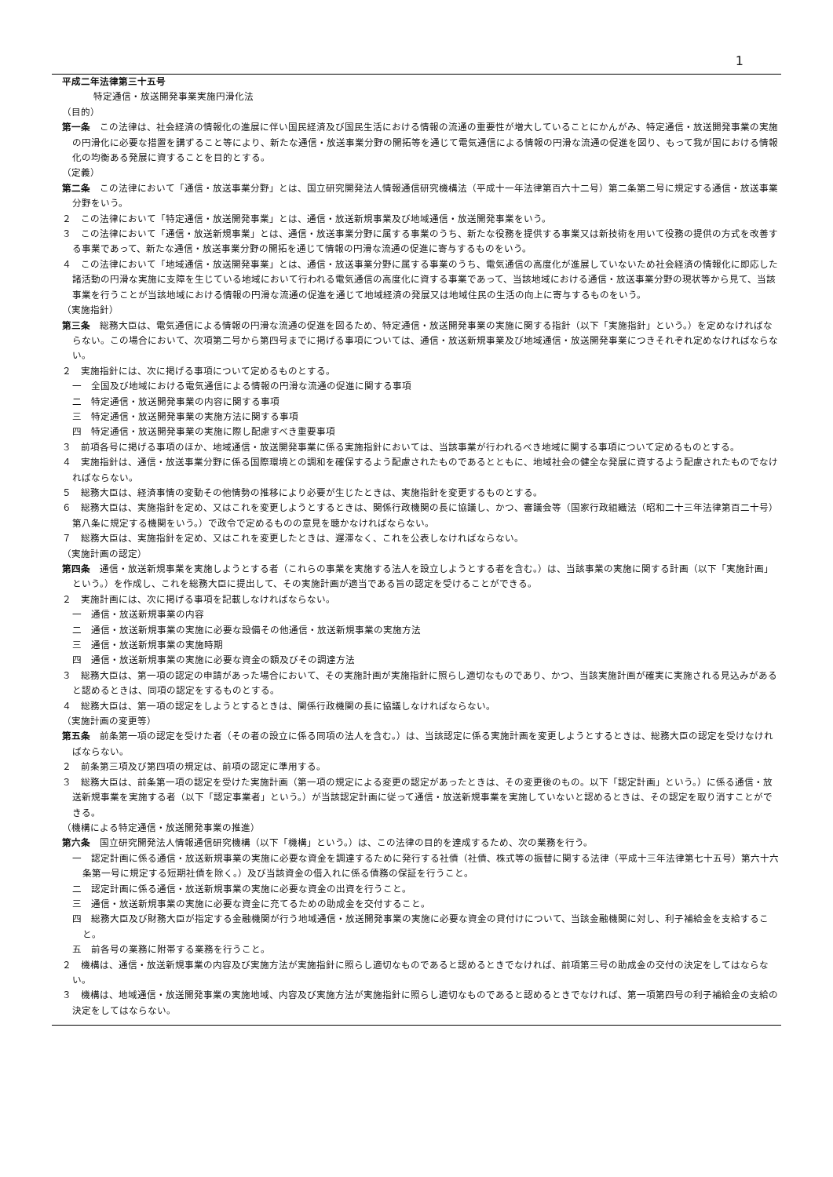1
平成二年法律第三十五号
特定通信・放送開発事業実施円滑化法
（目的）
第一条　この法律は、社会経済の情報化の進展に伴い国民経済及び国民生活における情報の流通の重要性が増大していることにかんがみ、特定通信・放送開発事業の実施の円滑化に必要な措置を講ずること等により、新たな通信・放送事業分野の開拓等を通じて電気通信による情報の円滑な流通の促進を図り、もって我が国における情報化の均衡ある発展に資することを目的とする。
（定義）
第二条　この法律において「通信・放送事業分野」とは、国立研究開発法人情報通信研究機構法（平成十一年法律第百六十二号）第二条第二号に規定する通信・放送事業分野をいう。
２　この法律において「特定通信・放送開発事業」とは、通信・放送新規事業及び地域通信・放送開発事業をいう。
３　この法律において「通信・放送新規事業」とは、通信・放送事業分野に属する事業のうち、新たな役務を提供する事業又は新技術を用いて役務の提供の方式を改善する事業であって、新たな通信・放送事業分野の開拓を通じて情報の円滑な流通の促進に寄与するものをいう。
４　この法律において「地域通信・放送開発事業」とは、通信・放送事業分野に属する事業のうち、電気通信の高度化が進展していないため社会経済の情報化に即応した諸活動の円滑な実施に支障を生じている地域において行われる電気通信の高度化に資する事業であって、当該地域における通信・放送事業分野の現状等から見て、当該事業を行うことが当該地域における情報の円滑な流通の促進を通じて地域経済の発展又は地域住民の生活の向上に寄与するものをいう。
（実施指針）
第三条　総務大臣は、電気通信による情報の円滑な流通の促進を図るため、特定通信・放送開発事業の実施に関する指針（以下「実施指針」という。）を定めなければならない。この場合において、次項第二号から第四号までに掲げる事項については、通信・放送新規事業及び地域通信・放送開発事業につきそれぞれ定めなければならない。
２　実施指針には、次に掲げる事項について定めるものとする。
一　全国及び地域における電気通信による情報の円滑な流通の促進に関する事項
二　特定通信・放送開発事業の内容に関する事項
三　特定通信・放送開発事業の実施方法に関する事項
四　特定通信・放送開発事業の実施に際し配慮すべき重要事項
３　前項各号に掲げる事項のほか、地域通信・放送開発事業に係る実施指針においては、当該事業が行われるべき地域に関する事項について定めるものとする。
４　実施指針は、通信・放送事業分野に係る国際環境との調和を確保するよう配慮されたものであるとともに、地域社会の健全な発展に資するよう配慮されたものでなければならない。
５　総務大臣は、経済事情の変動その他情勢の推移により必要が生じたときは、実施指針を変更するものとする。
６　総務大臣は、実施指針を定め、又はこれを変更しようとするときは、関係行政機関の長に協議し、かつ、審議会等（国家行政組織法（昭和二十三年法律第百二十号）第八条に規定する機関をいう。）で政令で定めるものの意見を聴かなければならない。
７　総務大臣は、実施指針を定め、又はこれを変更したときは、遅滞なく、これを公表しなければならない。
（実施計画の認定）
第四条　通信・放送新規事業を実施しようとする者（これらの事業を実施する法人を設立しようとする者を含む。）は、当該事業の実施に関する計画（以下「実施計画」という。）を作成し、これを総務大臣に提出して、その実施計画が適当である旨の認定を受けることができる。
２　実施計画には、次に掲げる事項を記載しなければならない。
一　通信・放送新規事業の内容
二　通信・放送新規事業の実施に必要な設備その他通信・放送新規事業の実施方法
三　通信・放送新規事業の実施時期
四　通信・放送新規事業の実施に必要な資金の額及びその調達方法
３　総務大臣は、第一項の認定の申請があった場合において、その実施計画が実施指針に照らし適切なものであり、かつ、当該実施計画が確実に実施される見込みがあると認めるときは、同項の認定をするものとする。
４　総務大臣は、第一項の認定をしようとするときは、関係行政機関の長に協議しなければならない。
（実施計画の変更等）
第五条　前条第一項の認定を受けた者（その者の設立に係る同項の法人を含む。）は、当該認定に係る実施計画を変更しようとするときは、総務大臣の認定を受けなければならない。
２　前条第三項及び第四項の規定は、前項の認定に準用する。
３　総務大臣は、前条第一項の認定を受けた実施計画（第一項の規定による変更の認定があったときは、その変更後のもの。以下「認定計画」という。）に係る通信・放送新規事業を実施する者（以下「認定事業者」という。）が当該認定計画に従って通信・放送新規事業を実施していないと認めるときは、その認定を取り消すことができる。
（機構による特定通信・放送開発事業の推進）
第六条　国立研究開発法人情報通信研究機構（以下「機構」という。）は、この法律の目的を達成するため、次の業務を行う。
一　認定計画に係る通信・放送新規事業の実施に必要な資金を調達するために発行する社債（社債、株式等の振替に関する法律（平成十三年法律第七十五号）第六十六条第一号に規定する短期社債を除く。）及び当該資金の借入れに係る債務の保証を行うこと。
二　認定計画に係る通信・放送新規事業の実施に必要な資金の出資を行うこと。
三　通信・放送新規事業の実施に必要な資金に充てるための助成金を交付すること。
四　総務大臣及び財務大臣が指定する金融機関が行う地域通信・放送開発事業の実施に必要な資金の貸付けについて、当該金融機関に対し、利子補給金を支給すること。
五　前各号の業務に附帯する業務を行うこと。
２　機構は、通信・放送新規事業の内容及び実施方法が実施指針に照らし適切なものであると認めるときでなければ、前項第三号の助成金の交付の決定をしてはならない。
３　機構は、地域通信・放送開発事業の実施地域、内容及び実施方法が実施指針に照らし適切なものであると認めるときでなければ、第一項第四号の利子補給金の支給の決定をしてはならない。